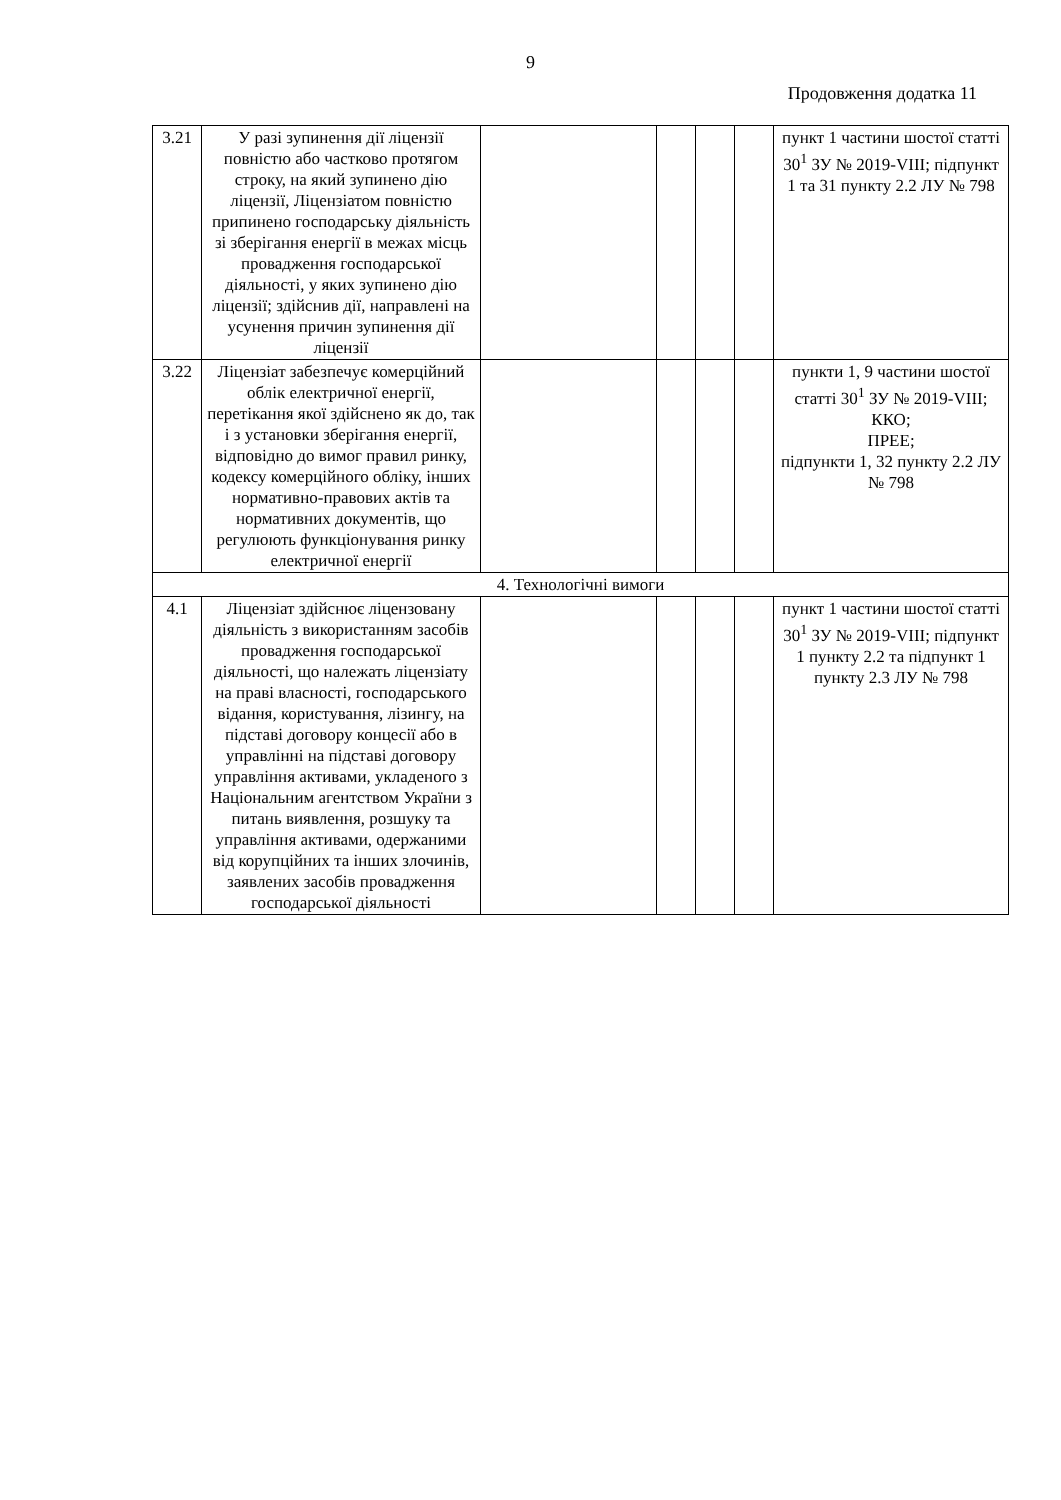9
Продовження додатка 11
| 3.21 | У разі зупинення дії ліцензії повністю або частково протягом строку, на який зупинено дію ліцензії, Ліцензіатом повністю припинено господарську діяльність зі зберігання енергії в межах місць провадження господарської діяльності, у яких зупинено дію ліцензії; здійснив дії, направлені на усунення причин зупинення дії ліцензії | | | | | пункт 1 частини шостої статті 30<sup>1</sup> ЗУ № 2019-VIII; підпункт 1 та 31 пункту 2.2 ЛУ № 798 |
| 3.22 | Ліцензіат забезпечує комерційний облік електричної енергії, перетікання якої здійснено як до, так і з установки зберігання енергії, відповідно до вимог правил ринку, кодексу комерційного обліку, інших нормативно-правових актів та нормативних документів, що регулюють функціонування ринку електричної енергії | | | | | пункти 1, 9 частини шостої статті 30<sup>1</sup> ЗУ № 2019-VIII; ККО; ПРЕЕ; підпункти 1, 32 пункту 2.2 ЛУ № 798 |
| 4. Технологічні вимоги | | | | | | |
| 4.1 | Ліцензіат здійснює ліцензовану діяльність з використанням засобів провадження господарської діяльності, що належать ліцензіату на праві власності, господарського відання, користування, лізингу, на підставі договору концесії або в управлінні на підставі договору управління активами, укладеного з Національним агентством України з питань виявлення, розшуку та управління активами, одержаними від корупційних та інших злочинів, заявлених засобів провадження господарської діяльності | | | | | пункт 1 частини шостої статті 30<sup>1</sup> ЗУ № 2019-VIII; підпункт 1 пункту 2.2 та підпункт 1 пункту 2.3 ЛУ № 798 |